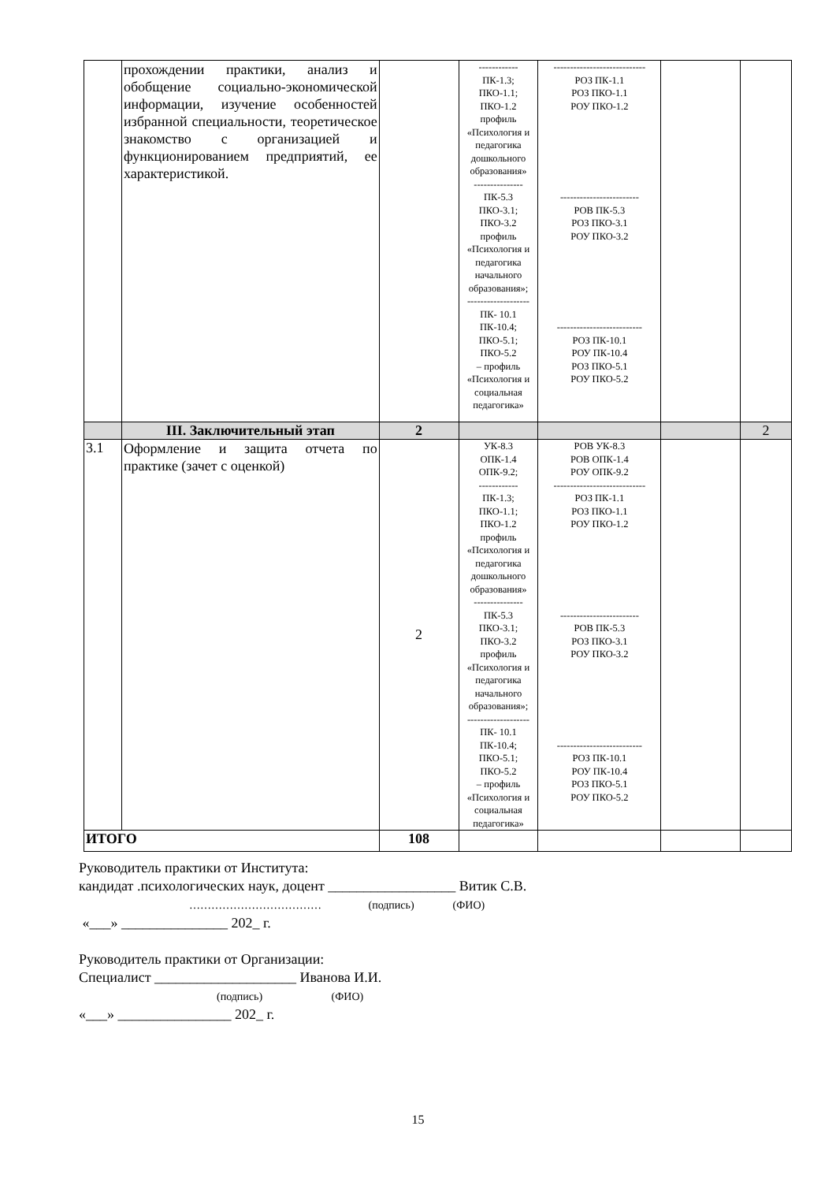| | прохождении практики, анализ и обобщение социально-экономической информации, изучение особенностей избранной специальности, теоретическое знакомство с организацией и функционированием предприятий, ее характеристикой. | | ------------ ПК-1.3; ПКО-1.1; ПКО-1.2 профиль «Психология и педагогика дошкольного образования» --------------- ПК-5.3 ПКО-3.1; ПКО-3.2 профиль «Психология и педагогика начального образования»; ------------------- ПК- 10.1 ПК-10.4; ПКО-5.1; ПКО-5.2 – профиль «Психология и социальная педагогика» | ---------------------------- РОЗ ПК-1.1 РОЗ ПКО-1.1 РОУ ПКО-1.2 ------------------------ РОВ ПК-5.3 РОЗ ПКО-3.1 РОУ ПКО-3.2 -------------------------- РОЗ ПК-10.1 РОУ ПК-10.4 РОЗ ПКО-5.1 РОУ ПКО-5.2 | | |
| | III. Заключительный этап | 2 | | | | 2 |
| 3.1 | Оформление и защита отчета по практике (зачет с оценкой) | 2 | УК-8.3 ОПК-1.4 ОПК-9.2; ------------ ПК-1.3; ПКО-1.1; ПКО-1.2 профиль «Психология и педагогика дошкольного образования» --------------- ПК-5.3 ПКО-3.1; ПКО-3.2 профиль «Психология и педагогика начального образования»; ------------------- ПК- 10.1 ПК-10.4; ПКО-5.1; ПКО-5.2 – профиль «Психология и социальная педагогика» | РОВ УК-8.3 РОВ ОПК-1.4 РОУ ОПК-9.2 ---------------------------- РОЗ ПК-1.1 РОЗ ПКО-1.1 РОУ ПКО-1.2 ------------------------ РОВ ПК-5.3 РОЗ ПКО-3.1 РОУ ПКО-3.2 -------------------------- РОЗ ПК-10.1 РОУ ПК-10.4 РОЗ ПКО-5.1 РОУ ПКО-5.2 | | |
| ИТОГО | | 108 | | | | |
Руководитель практики от Института:
кандидат .психологических наук, доцент __________________ Витик С.В.
……………………………… (подпись) (ФИО)
«___» _______________ 202_ г.
Руководитель практики от Организации:
Специалист ____________________ Иванова И.И.
(подпись) (ФИО)
«___» ________________ 202_ г.
15